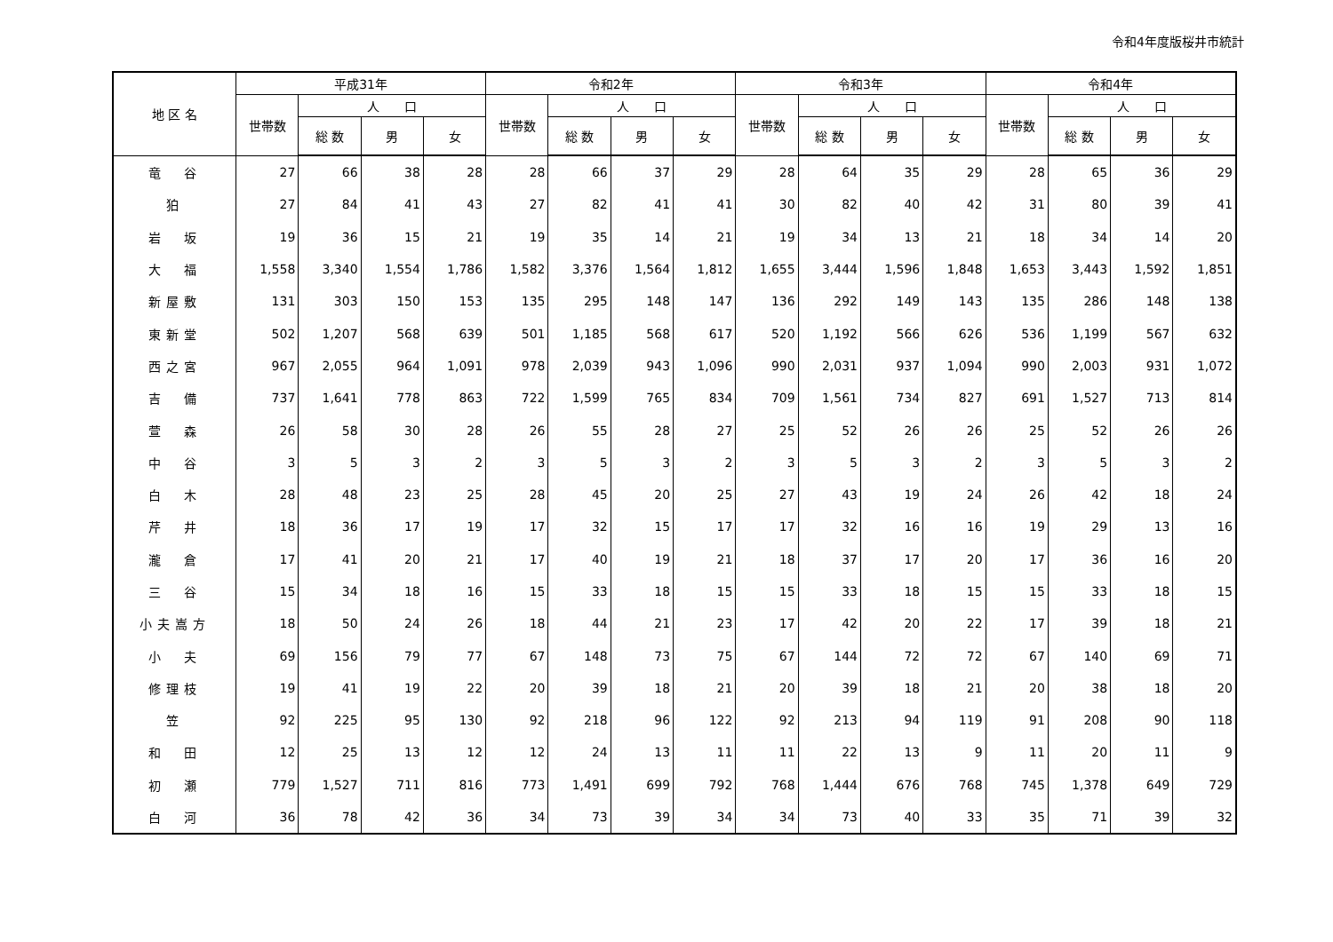令和4年度版桜井市統計
| 地 区 名 | 平成31年 | | | | 令和2年 | | | | 令和3年 | | | | 令和4年 | | | |
| --- | --- | --- | --- | --- | --- | --- | --- | --- | --- | --- | --- | --- | --- | --- | --- | --- |
| | 世帯数 | 人 口 | | | 世帯数 | 人 口 | | | 世帯数 | 人 口 | | | 世帯数 | 人 口 | | |
| | | 総 数 | 男 | 女 | | 総 数 | 男 | 女 | | 総 数 | 男 | 女 | | 総 数 | 男 | 女 |
| 竜 谷 | 27 | 66 | 38 | 28 | 28 | 66 | 37 | 29 | 28 | 64 | 35 | 29 | 28 | 65 | 36 | 29 |
| 狛 | 27 | 84 | 41 | 43 | 27 | 82 | 41 | 41 | 30 | 82 | 40 | 42 | 31 | 80 | 39 | 41 |
| 岩 坂 | 19 | 36 | 15 | 21 | 19 | 35 | 14 | 21 | 19 | 34 | 13 | 21 | 18 | 34 | 14 | 20 |
| 大 福 | 1,558 | 3,340 | 1,554 | 1,786 | 1,582 | 3,376 | 1,564 | 1,812 | 1,655 | 3,444 | 1,596 | 1,848 | 1,653 | 3,443 | 1,592 | 1,851 |
| 新屋敷 | 131 | 303 | 150 | 153 | 135 | 295 | 148 | 147 | 136 | 292 | 149 | 143 | 135 | 286 | 148 | 138 |
| 東新堂 | 502 | 1,207 | 568 | 639 | 501 | 1,185 | 568 | 617 | 520 | 1,192 | 566 | 626 | 536 | 1,199 | 567 | 632 |
| 西之宮 | 967 | 2,055 | 964 | 1,091 | 978 | 2,039 | 943 | 1,096 | 990 | 2,031 | 937 | 1,094 | 990 | 2,003 | 931 | 1,072 |
| 吉 備 | 737 | 1,641 | 778 | 863 | 722 | 1,599 | 765 | 834 | 709 | 1,561 | 734 | 827 | 691 | 1,527 | 713 | 814 |
| 萱 森 | 26 | 58 | 30 | 28 | 26 | 55 | 28 | 27 | 25 | 52 | 26 | 26 | 25 | 52 | 26 | 26 |
| 中 谷 | 3 | 5 | 3 | 2 | 3 | 5 | 3 | 2 | 3 | 5 | 3 | 2 | 3 | 5 | 3 | 2 |
| 白 木 | 28 | 48 | 23 | 25 | 28 | 45 | 20 | 25 | 27 | 43 | 19 | 24 | 26 | 42 | 18 | 24 |
| 芹 井 | 18 | 36 | 17 | 19 | 17 | 32 | 15 | 17 | 17 | 32 | 16 | 16 | 19 | 29 | 13 | 16 |
| 瀧 倉 | 17 | 41 | 20 | 21 | 17 | 40 | 19 | 21 | 18 | 37 | 17 | 20 | 17 | 36 | 16 | 20 |
| 三 谷 | 15 | 34 | 18 | 16 | 15 | 33 | 18 | 15 | 15 | 33 | 18 | 15 | 15 | 33 | 18 | 15 |
| 小夫嵩方 | 18 | 50 | 24 | 26 | 18 | 44 | 21 | 23 | 17 | 42 | 20 | 22 | 17 | 39 | 18 | 21 |
| 小 夫 | 69 | 156 | 79 | 77 | 67 | 148 | 73 | 75 | 67 | 144 | 72 | 72 | 67 | 140 | 69 | 71 |
| 修理枝 | 19 | 41 | 19 | 22 | 20 | 39 | 18 | 21 | 20 | 39 | 18 | 21 | 20 | 38 | 18 | 20 |
| 笠 | 92 | 225 | 95 | 130 | 92 | 218 | 96 | 122 | 92 | 213 | 94 | 119 | 91 | 208 | 90 | 118 |
| 和 田 | 12 | 25 | 13 | 12 | 12 | 24 | 13 | 11 | 11 | 22 | 13 | 9 | 11 | 20 | 11 | 9 |
| 初 瀬 | 779 | 1,527 | 711 | 816 | 773 | 1,491 | 699 | 792 | 768 | 1,444 | 676 | 768 | 745 | 1,378 | 649 | 729 |
| 白 河 | 36 | 78 | 42 | 36 | 34 | 73 | 39 | 34 | 34 | 73 | 40 | 33 | 35 | 71 | 39 | 32 |